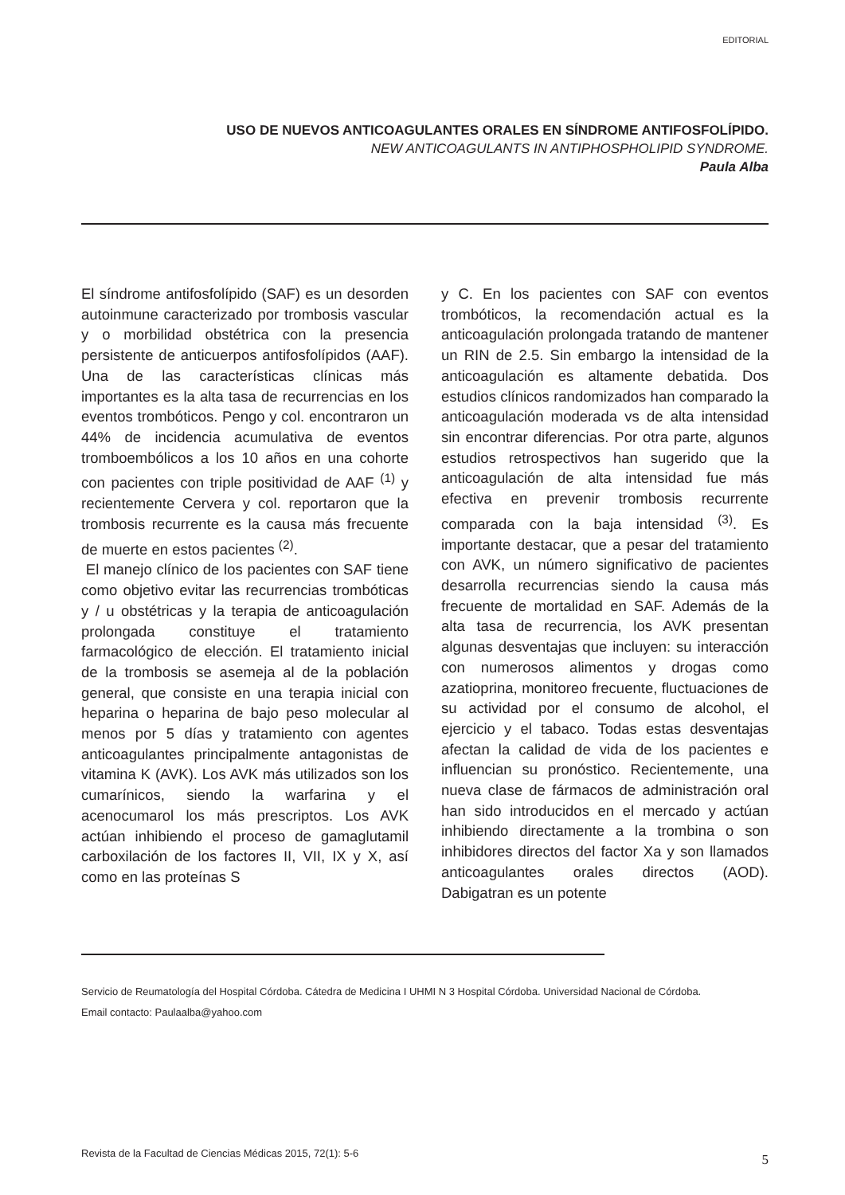EDITORIAL
USO DE NUEVOS ANTICOAGULANTES ORALES EN SÍNDROME ANTIFOSFOLÍPIDO.
NEW ANTICOAGULANTS IN ANTIPHOSPHOLIPID SYNDROME.
Paula Alba
El síndrome antifosfolípido (SAF) es un desorden autoinmune caracterizado por trombosis vascular y o morbilidad obstétrica con la presencia persistente de anticuerpos antifosfolípidos (AAF). Una de las características clínicas más importantes es la alta tasa de recurrencias en los eventos trombóticos. Pengo y col. encontraron un 44% de incidencia acumulativa de eventos tromboembólicos a los 10 años en una cohorte con pacientes con triple positividad de AAF <sup>(1)</sup> y recientemente Cervera y col. reportaron que la trombosis recurrente es la causa más frecuente de muerte en estos pacientes <sup>(2)</sup>.
El manejo clínico de los pacientes con SAF tiene como objetivo evitar las recurrencias trombóticas y / u obstétricas y la terapia de anticoagulación prolongada constituye el tratamiento farmacológico de elección. El tratamiento inicial de la trombosis se asemeja al de la población general, que consiste en una terapia inicial con heparina o heparina de bajo peso molecular al menos por 5 días y tratamiento con agentes anticoagulantes principalmente antagonistas de vitamina K (AVK). Los AVK más utilizados son los cumarínicos, siendo la warfarina y el acenocumarol los más prescriptos. Los AVK actúan inhibiendo el proceso de gamaglutamil carboxilación de los factores II, VII, IX y X, así como en las proteínas S
y C. En los pacientes con SAF con eventos trombóticos, la recomendación actual es la anticoagulación prolongada tratando de mantener un RIN de 2.5. Sin embargo la intensidad de la anticoagulación es altamente debatida. Dos estudios clínicos randomizados han comparado la anticoagulación moderada vs de alta intensidad sin encontrar diferencias. Por otra parte, algunos estudios retrospectivos han sugerido que la anticoagulación de alta intensidad fue más efectiva en prevenir trombosis recurrente comparada con la baja intensidad <sup>(3)</sup>. Es importante destacar, que a pesar del tratamiento con AVK, un número significativo de pacientes desarrolla recurrencias siendo la causa más frecuente de mortalidad en SAF. Además de la alta tasa de recurrencia, los AVK presentan algunas desventajas que incluyen: su interacción con numerosos alimentos y drogas como azatioprina, monitoreo frecuente, fluctuaciones de su actividad por el consumo de alcohol, el ejercicio y el tabaco. Todas estas desventajas afectan la calidad de vida de los pacientes e influencian su pronóstico. Recientemente, una nueva clase de fármacos de administración oral han sido introducidos en el mercado y actúan inhibiendo directamente a la trombina o son inhibidores directos del factor Xa y son llamados anticoagulantes orales directos (AOD). Dabigatran es un potente
Servicio de Reumatología del Hospital Córdoba. Cátedra de Medicina I UHMI N 3 Hospital Córdoba. Universidad Nacional de Córdoba.
Email contacto: Paulaalba@yahoo.com
Revista de la Facultad de Ciencias Médicas 2015, 72(1): 5-6 5